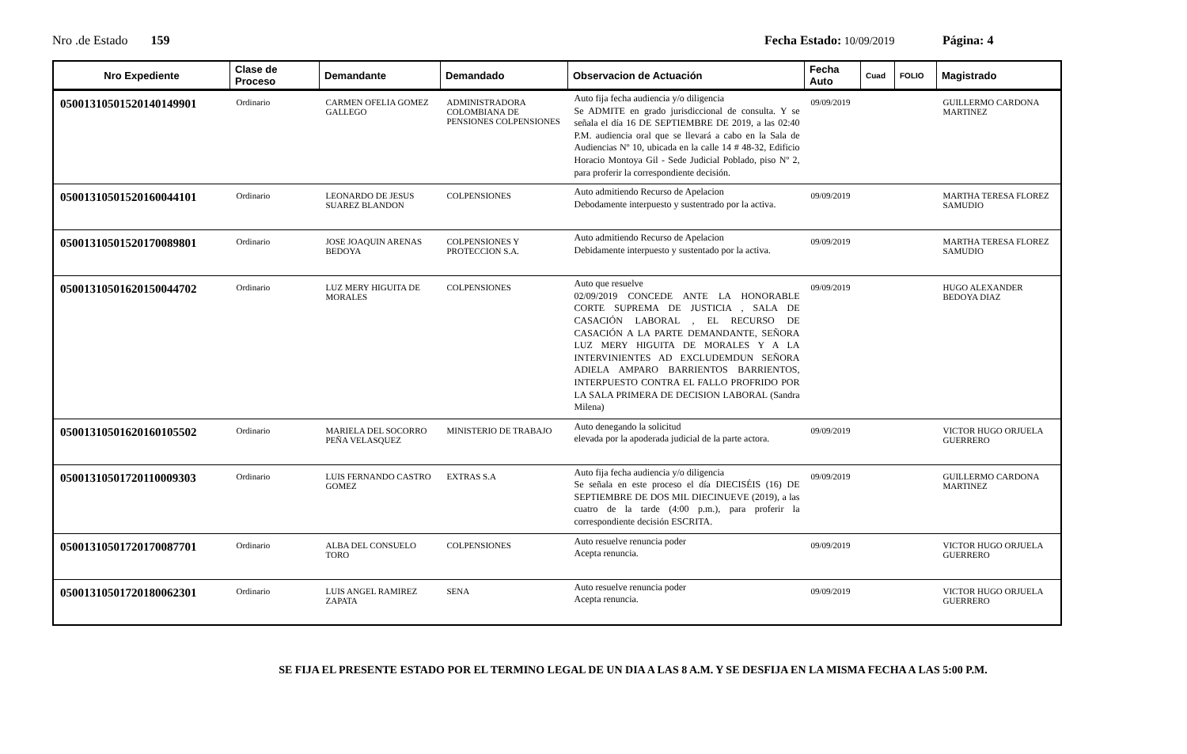Nro .de Estado 159 Fecha Estado: 10/09/2019
Página: 4
| Nro Expediente | Clase de Proceso | Demandante | Demandado | Observacion de Actuación | Fecha Auto | Cuad | FOLIO | Magistrado |
| --- | --- | --- | --- | --- | --- | --- | --- | --- |
| 05001310501520140149901 | Ordinario | CARMEN OFELIA GOMEZ GALLEGO | ADMINISTRADORA COLOMBIANA DE PENSIONES COLPENSIONES | Auto fija fecha audiencia y/o diligencia Se ADMITE en grado jurisdiccional de consulta. Y se señala el día 16 DE SEPTIEMBRE DE 2019, a las 02:40 P.M. audiencia oral que se llevará a cabo en la Sala de Audiencias Nº 10, ubicada en la calle 14 # 48-32, Edificio Horacio Montoya Gil - Sede Judicial Poblado, piso Nº 2, para proferir la correspondiente decisión. | 09/09/2019 | | | GUILLERMO CARDONA MARTINEZ |
| 05001310501520160044101 | Ordinario | LEONARDO DE JESUS SUAREZ BLANDON | COLPENSIONES | Auto admitiendo Recurso de Apelacion Debodamente interpuesto y sustentrado por la activa. | 09/09/2019 | | | MARTHA TERESA FLOREZ SAMUDIO |
| 05001310501520170089801 | Ordinario | JOSE JOAQUIN ARENAS BEDOYA | COLPENSIONES Y PROTECCION S.A. | Auto admitiendo Recurso de Apelacion Debidamente interpuesto y sustentado por la activa. | 09/09/2019 | | | MARTHA TERESA FLOREZ SAMUDIO |
| 05001310501620150044702 | Ordinario | LUZ MERY HIGUITA DE MORALES | COLPENSIONES | Auto que resuelve 02/09/2019 CONCEDE ANTE LA HONORABLE CORTE SUPREMA DE JUSTICIA , SALA DE CASACIÓN LABORAL , EL RECURSO DE CASACIÓN A LA PARTE DEMANDANTE, SEÑORA LUZ MERY HIGUITA DE MORALES Y A LA INTERVINIENTES AD EXCLUDEMDUN SEÑORA ADIELA AMPARO BARRIENTOS BARRIENTOS, INTERPUESTO CONTRA EL FALLO PROFRIDO POR LA SALA PRIMERA DE DECISION LABORAL (Sandra Milena) | 09/09/2019 | | | HUGO ALEXANDER BEDOYA DIAZ |
| 05001310501620160105502 | Ordinario | MARIELA DEL SOCORRO PEÑA VELASQUEZ | MINISTERIO DE TRABAJO | Auto denegando la solicitud elevada por la apoderada judicial de la parte actora. | 09/09/2019 | | | VICTOR HUGO ORJUELA GUERRERO |
| 05001310501720110009303 | Ordinario | LUIS FERNANDO CASTRO GOMEZ | EXTRAS S.A | Auto fija fecha audiencia y/o diligencia Se señala en este proceso el día DIECISÉIS (16) DE SEPTIEMBRE DE DOS MIL DIECINUEVE (2019), a las cuatro de la tarde (4:00 p.m.), para proferir la correspondiente decisión ESCRITA. | 09/09/2019 | | | GUILLERMO CARDONA MARTINEZ |
| 05001310501720170087701 | Ordinario | ALBA DEL CONSUELO TORO | COLPENSIONES | Auto resuelve renuncia poder Acepta renuncia. | 09/09/2019 | | | VICTOR HUGO ORJUELA GUERRERO |
| 05001310501720180062301 | Ordinario | LUIS ANGEL RAMIREZ ZAPATA | SENA | Auto resuelve renuncia poder Acepta renuncia. | 09/09/2019 | | | VICTOR HUGO ORJUELA GUERRERO |
SE FIJA EL PRESENTE ESTADO POR EL TERMINO LEGAL DE UN DIA A LAS 8 A.M. Y SE DESFIJA EN LA MISMA FECHA A LAS 5:00 P.M.